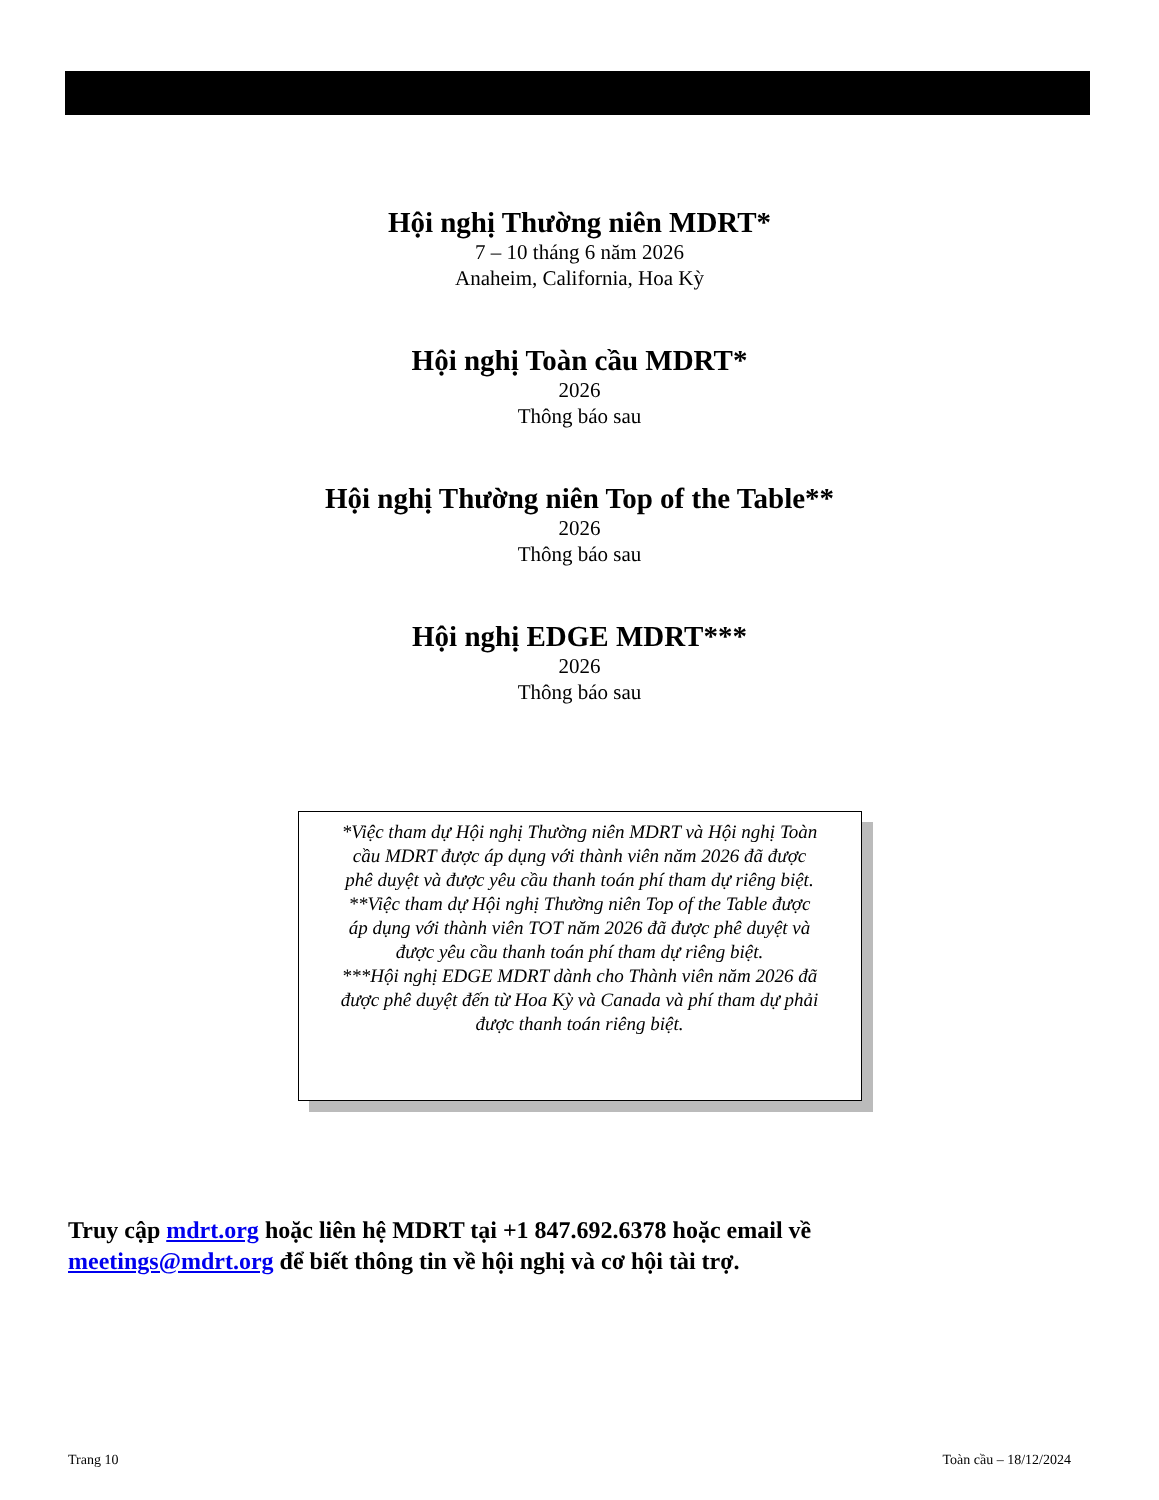Hội nghị Thường niên MDRT*
7 – 10 tháng 6 năm 2026
Anaheim, California, Hoa Kỳ
Hội nghị Toàn cầu MDRT*
2026
Thông báo sau
Hội nghị Thường niên Top of the Table**
2026
Thông báo sau
Hội nghị EDGE MDRT***
2026
Thông báo sau
*Việc tham dự Hội nghị Thường niên MDRT và Hội nghị Toàn cầu MDRT được áp dụng với thành viên năm 2026 đã được phê duyệt và được yêu cầu thanh toán phí tham dự riêng biệt.
**Việc tham dự Hội nghị Thường niên Top of the Table được áp dụng với thành viên TOT năm 2026 đã được phê duyệt và được yêu cầu thanh toán phí tham dự riêng biệt.
***Hội nghị EDGE MDRT dành cho Thành viên năm 2026 đã được phê duyệt đến từ Hoa Kỳ và Canada và phí tham dự phải được thanh toán riêng biệt.
Truy cập mdrt.org hoặc liên hệ MDRT tại +1 847.692.6378 hoặc email về
meetings@mdrt.org để biết thông tin về hội nghị và cơ hội tài trợ.
Trang 10 Toàn cầu – 18/12/2024